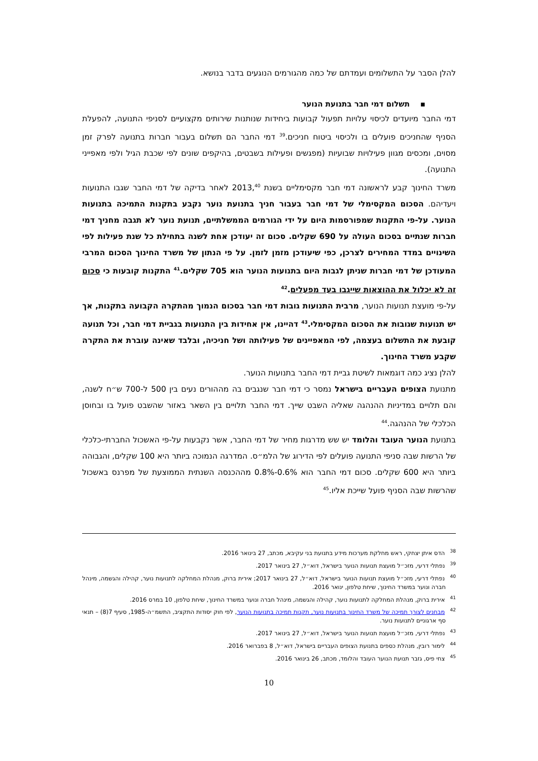להלן הסבר על התשלומים ועמדתם של כמה מהגורמים הנוגעים בדבר בנושא.
▪ תשלום דמי חבר בתנועת הנוער
דמי החבר מיועדים לכיסוי עלויות תפעול קבועות ביחידות שנותנות שירותים מקצועיים לסניפי התנועה, להפעלת הסניף שהחניכים פועלים בו ולכיסוי ביטוח חניכים.<sup>39</sup> דמי החבר הם תשלום בעבור חברות בתנועה לפרק זמן מסוים, ומכסים מגוון פעילויות שבועיות (מפגשים ופעילות בשבטים, בהיקפים שונים לפי שכבת הגיל ולפי מאפייני התנועה).
משרד החינוך קבע לראשונה דמי חבר מקסימליים בשנת 2013,<sup>40</sup> לאחר בדיקה של דמי החבר שגבו התנועות ויעדיהם. הסכום המקסימלי של דמי חבר בעבור חניך בתנועת נוער נקבע בתקנות התמיכה בתנועות הנוער. על-פי התקנות שמפורסמות היום על ידי הגורמים הממשלתיים, תנועת נוער לא תגבה מחניך דמי חברות שנתיים בסכום העולה על 690 שקלים. סכום זה יעודכן אחת לשנה בתחילת כל שנת פעילות לפי השינויים במדד המחירים לצרכן, כפי שיעודכן מזמן לזמן. על פי הנתון של משרד החינוך הסכום המרבי המעודכן של דמי חברות שניתן לגבות היום בתנועות הנוער הוא 705 שקלים.<sup>41</sup> התקנות קובעות כי סכום זה לא יכלול את ההוצאות שייגבו בעד מפעלים.<sup>42</sup>
על-פי מועצת תנועות הנוער, מרבית התנועות גובות דמי חבר בסכום הנמוך מהתקרה הקבועה בתקנות, אך יש תנועות שגובות את הסכום המקסימלי.<sup>43</sup> דהיינו, אין אחידות בין התנועות בגביית דמי חבר, וכל תנועה קובעת את התשלום בעצמה, לפי המאפיינים של פעילותה ושל חניכיה, ובלבד שאינה עוברת את התקרה שקבע משרד החינוך.
להלן נציג כמה דוגמאות לשיטת גביית דמי החבר בתנועות הנוער.
מתנועת הצופים העבריים בישראל נמסר כי דמי חבר שנגבים בה מההורים נעים בין 500 ל-700 ש״ח לשנה, והם תלויים במדיניות ההנהגה שאליה השבט שייך. דמי החבר תלויים בין השאר באזור שהשבט פועל בו ובחוסן הכלכלי של ההנהגה.<sup>44</sup>
בתנועת הנוער העובד והלומד יש שש מדרגות מחיר של דמי החבר, אשר נקבעות על-פי האשכול החברתי-כלכלי של הרשות שבה סניפי התנועה פועלים לפי הדירוג של הלמ״ס. המדרגה הנמוכה ביותר היא 100 שקלים, והגבוהה ביותר היא 600 שקלים. סכום דמי החבר הוא 0.6%-0.8% מההכנסה השנתית הממוצעת של מפרנס באשכול שהרשות שבה הסניף פועל שייכת אליו.<sup>45</sup>
<sup>38</sup> הדס איתן יצחקי, ראש מחלקת מערכות מידע בתנועת בני עקיבא, מכתב, 27 בינואר 2016.
<sup>39</sup> נפתלי דרעי, מזכ״ל מועצת תנועות הנוער בישראל, דוא״ל, 27 בינואר 2017.
<sup>40</sup> נפתלי דרעי, מזכ״ל מועצת תנועות הנוער בישראל, דוא״ל, 27 בינואר 2017; אירית ברוק, מנהלת המחלקה לתנועות נוער, קהילה והגשמה, מינהל חברה ונוער במשרד החינוך, שיחת טלפון, ינואר 2016.
<sup>41</sup> אירית ברוק, מנהלת המחלקה לתנועות נוער, קהילה והגשמה, מינהל חברה ונוער במשרד החינוך, שיחת טלפון, 10 במרס 2016.
<sup>42</sup> מבחנים לצורך תמיכה של משרד החינוך בתנועות נוער, תקנות תמיכה בתנועות הנוער, לפי חוק יסודות התקציב, התשמ״ה-1985, סעיף 7(8) – תנאי סף ארגוניים לתנועות נוער.
<sup>43</sup> נפתלי דרעי, מזכ״ל מועצת תנועות הנוער בישראל, דוא״ל, 27 בינואר 2017.
<sup>44</sup> לימור רובין, מנהלת כספים בתנועת הצופים העבריים בישראל, דוא״ל, 8 בפברואר 2016.
<sup>45</sup> צחי פיס, גזבר תנועת הנוער העובד והלומד, מכתב, 26 בינואר 2016.
10